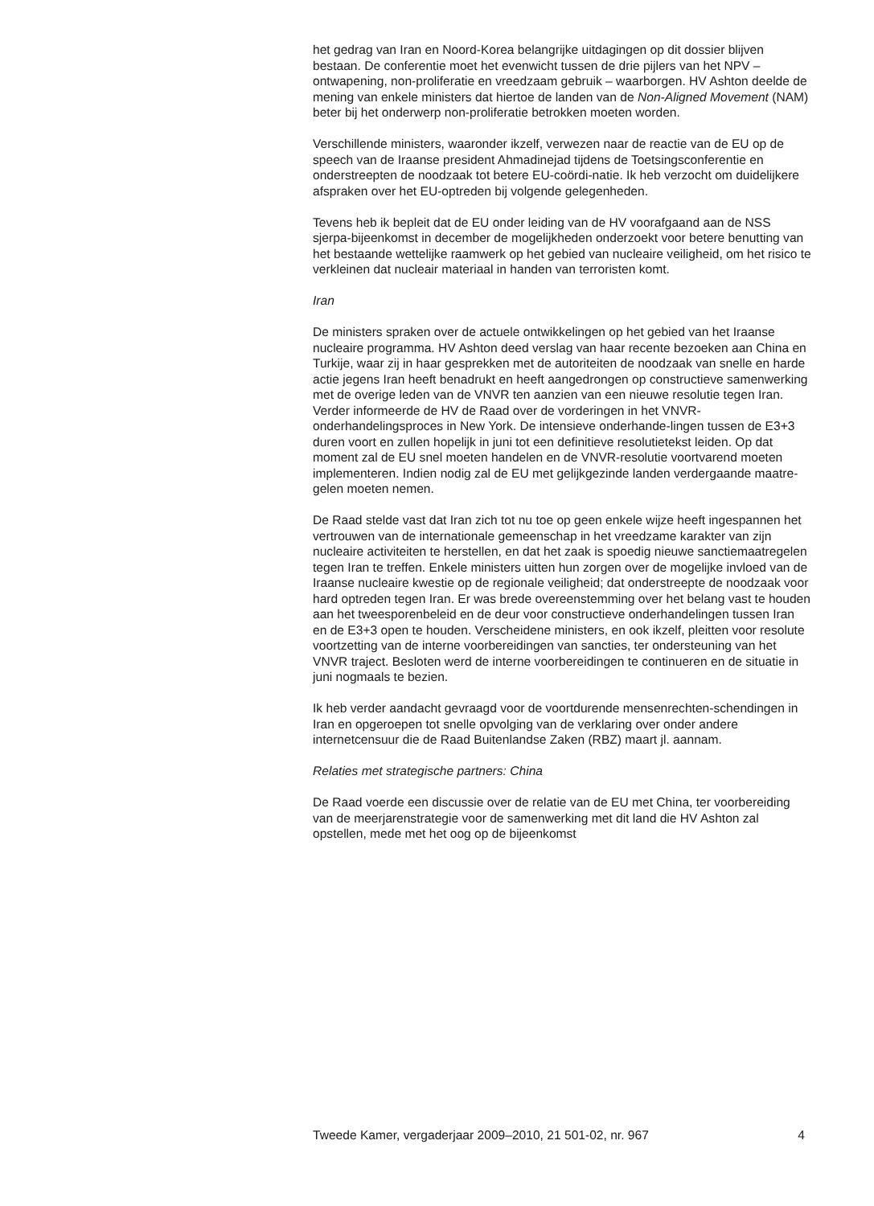het gedrag van Iran en Noord-Korea belangrijke uitdagingen op dit dossier blijven bestaan. De conferentie moet het evenwicht tussen de drie pijlers van het NPV – ontwapening, non-proliferatie en vreedzaam gebruik – waarborgen. HV Ashton deelde de mening van enkele ministers dat hiertoe de landen van de Non-Aligned Movement (NAM) beter bij het onderwerp non-proliferatie betrokken moeten worden.
Verschillende ministers, waaronder ikzelf, verwezen naar de reactie van de EU op de speech van de Iraanse president Ahmadinejad tijdens de Toetsingsconferentie en onderstreepten de noodzaak tot betere EU-coördi-natie. Ik heb verzocht om duidelijkere afspraken over het EU-optreden bij volgende gelegenheden.
Tevens heb ik bepleit dat de EU onder leiding van de HV voorafgaand aan de NSS sjerpa-bijeenkomst in december de mogelijkheden onderzoekt voor betere benutting van het bestaande wettelijke raamwerk op het gebied van nucleaire veiligheid, om het risico te verkleinen dat nucleair materiaal in handen van terroristen komt.
Iran
De ministers spraken over de actuele ontwikkelingen op het gebied van het Iraanse nucleaire programma. HV Ashton deed verslag van haar recente bezoeken aan China en Turkije, waar zij in haar gesprekken met de autoriteiten de noodzaak van snelle en harde actie jegens Iran heeft benadrukt en heeft aangedrongen op constructieve samenwerking met de overige leden van de VNVR ten aanzien van een nieuwe resolutie tegen Iran. Verder informeerde de HV de Raad over de vorderingen in het VNVR-onderhandelingsproces in New York. De intensieve onderhande-lingen tussen de E3+3 duren voort en zullen hopelijk in juni tot een definitieve resolutietekst leiden. Op dat moment zal de EU snel moeten handelen en de VNVR-resolutie voortvarend moeten implementeren. Indien nodig zal de EU met gelijkgezinde landen verdergaande maatre-gelen moeten nemen.
De Raad stelde vast dat Iran zich tot nu toe op geen enkele wijze heeft ingespannen het vertrouwen van de internationale gemeenschap in het vreedzame karakter van zijn nucleaire activiteiten te herstellen, en dat het zaak is spoedig nieuwe sanctiemaatregelen tegen Iran te treffen. Enkele ministers uitten hun zorgen over de mogelijke invloed van de Iraanse nucleaire kwestie op de regionale veiligheid; dat onderstreepte de noodzaak voor hard optreden tegen Iran. Er was brede overeenstemming over het belang vast te houden aan het tweesporenbeleid en de deur voor constructieve onderhandelingen tussen Iran en de E3+3 open te houden. Verscheidene ministers, en ook ikzelf, pleitten voor resolute voortzetting van de interne voorbereidingen van sancties, ter ondersteuning van het VNVR traject. Besloten werd de interne voorbereidingen te continueren en de situatie in juni nogmaals te bezien.
Ik heb verder aandacht gevraagd voor de voortdurende mensenrechten-schendingen in Iran en opgeroepen tot snelle opvolging van de verklaring over onder andere internetcensuur die de Raad Buitenlandse Zaken (RBZ) maart jl. aannam.
Relaties met strategische partners: China
De Raad voerde een discussie over de relatie van de EU met China, ter voorbereiding van de meerjarenstrategie voor de samenwerking met dit land die HV Ashton zal opstellen, mede met het oog op de bijeenkomst
Tweede Kamer, vergaderjaar 2009–2010, 21 501-02, nr. 967 4